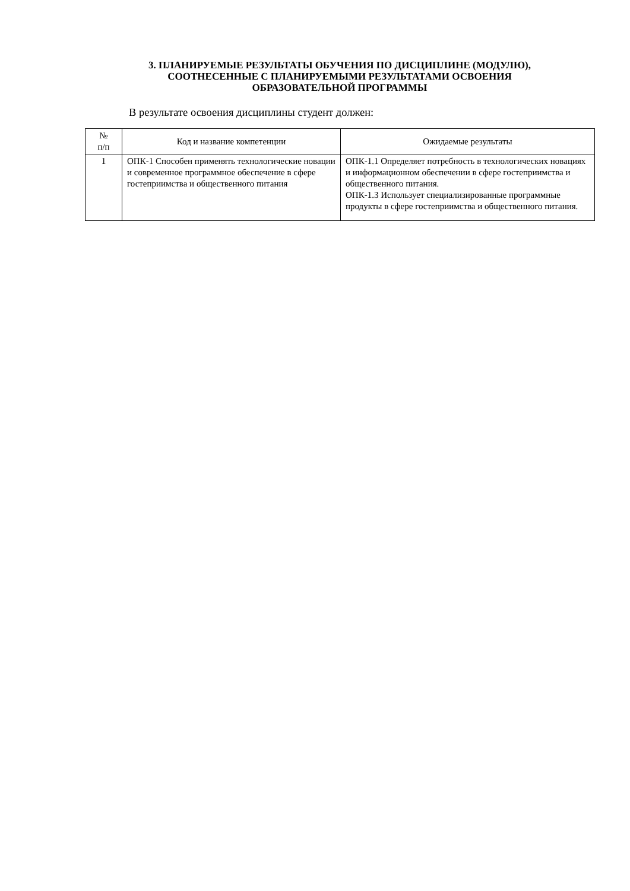3. ПЛАНИРУЕМЫЕ РЕЗУЛЬТАТЫ ОБУЧЕНИЯ ПО ДИСЦИПЛИНЕ (МОДУЛЮ),
СООТНЕСЕННЫЕ С ПЛАНИРУЕМЫМИ РЕЗУЛЬТАТАМИ ОСВОЕНИЯ
ОБРАЗОВАТЕЛЬНОЙ ПРОГРАММЫ
В результате освоения дисциплины студент должен:
| № п/п | Код и название компетенции | Ожидаемые результаты |
| --- | --- | --- |
| 1 | ОПК-1 Способен применять технологические новации и современное программное обеспечение в сфере гостеприимства и общественного питания | ОПК-1.1 Определяет потребность в технологических новациях и информационном обеспечении в сфере гостеприимства и общественного питания. ОПК-1.3 Использует специализированные программные продукты в сфере гостеприимства и общественного питания. |